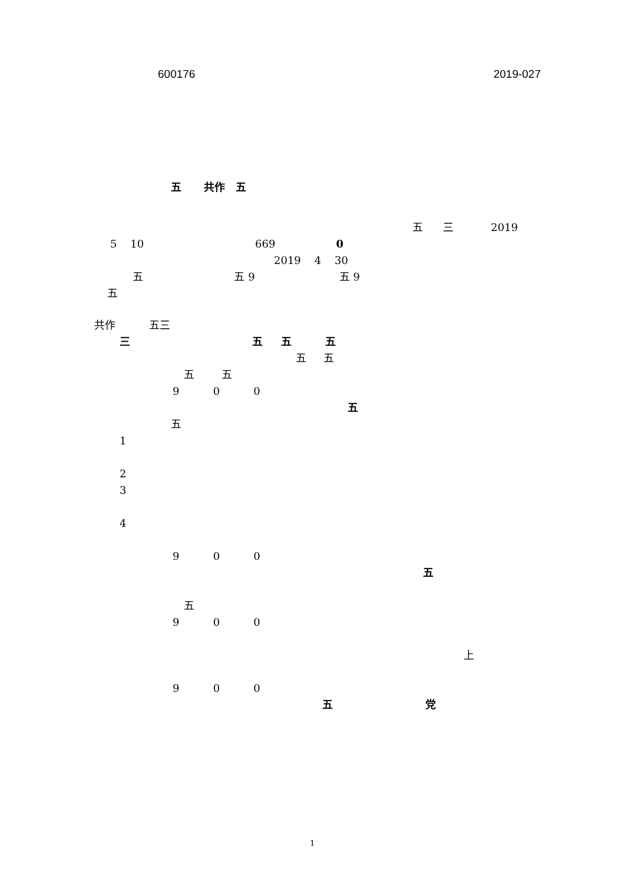600176 2019-027
五 共作 五
五 三 2019
5 10 669 0
2019 4 30
五 五 9 五 9
五
共作 五三
三 五 五 五
五 五
五 五
9 0 0
五
五
1
2
3
4
9 0 0
五
五
9 0 0
上
9 0 0
五 党
1